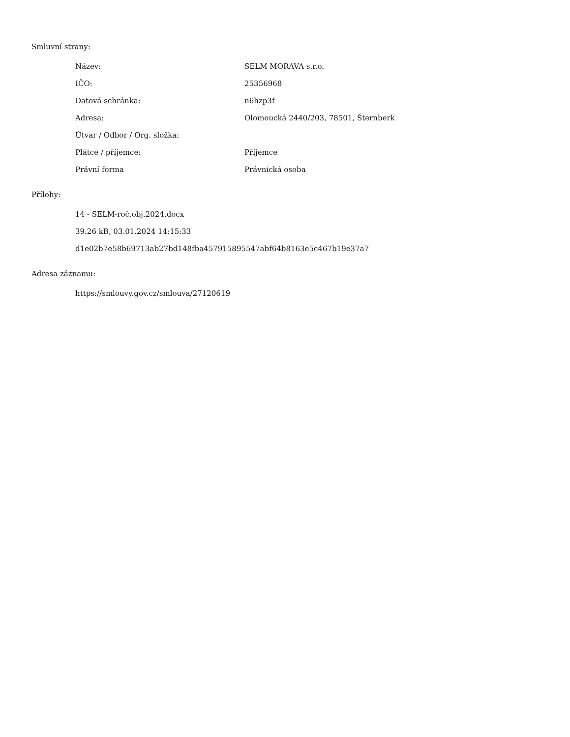Smluvní strany:
| Název: | SELM MORAVA s.r.o. |
| IČO: | 25356968 |
| Datová schránka: | n6hzp3f |
| Adresa: | Olomoucká 2440/203, 78501, Šternberk |
| Útvar / Odbor / Org. složka: | |
| Plátce / příjemce: | Příjemce |
| Právní forma | Právnická osoba |
Přílohy:
14 - SELM-roč.obj.2024.docx
39.26 kB, 03.01.2024 14:15:33
d1e02b7e58b69713ab27bd148fba457915895547abf64b8163e5c467b19e37a7
Adresa záznamu:
https://smlouvy.gov.cz/smlouva/27120619